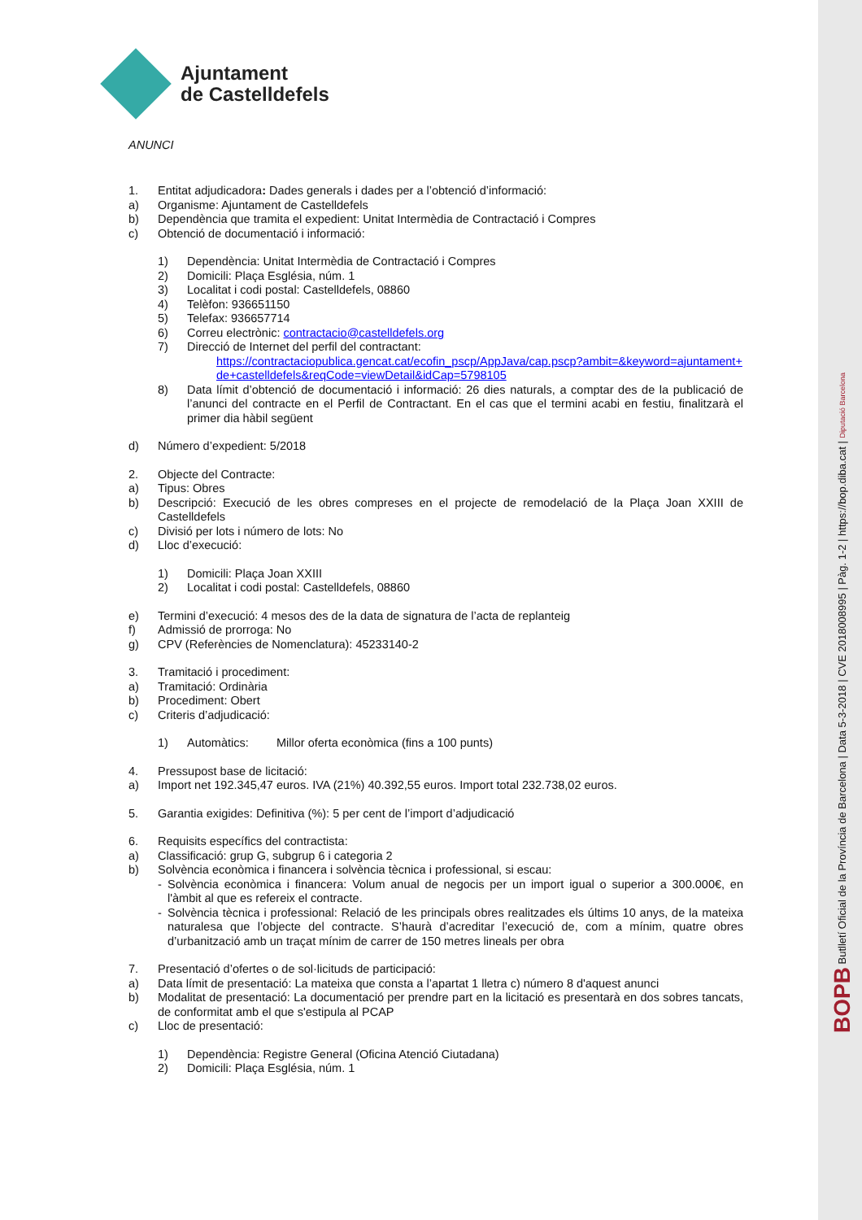BOPB Butlletí Oficial de la Província de Barcelona | Data 5-3-2018 | CVE 2018008995 | Pàg. 1-2 | https://bop.diba.cat | Diputació Barcelona
Ajuntament
de Castelldefels
ANUNCI
1. Entitat adjudicadora: Dades generals i dades per a l’obtenció d’informació:
a) Organisme: Ajuntament de Castelldefels
b) Dependència que tramita el expedient: Unitat Intermèdia de Contractació i Compres
c) Obtenció de documentació i informació:
1) Dependència: Unitat Intermèdia de Contractació i Compres
2) Domicili: Plaça Església, núm. 1
3) Localitat i codi postal: Castelldefels, 08860
4) Telèfon: 936651150
5) Telefax: 936657714
6) Correu electrònic: contractacio@castelldefels.org
7) Direcció de Internet del perfil del contractant:
https://contractaciopublica.gencat.cat/ecofin_pscp/AppJava/cap.pscp?ambit=&keyword=ajuntament+de+castelldefels&reqCode=viewDetail&idCap=5798105
8) Data límit d’obtenció de documentació i informació: 26 dies naturals, a comptar des de la publicació de l’anunci del contracte en el Perfil de Contractant. En el cas que el termini acabi en festiu, finalitzarà el primer dia hàbil següent
d) Número d’expedient: 5/2018
2. Objecte del Contracte:
a) Tipus: Obres
b) Descripció: Execució de les obres compreses en el projecte de remodelació de la Plaça Joan XXIII de Castelldefels
c) Divisió per lots i número de lots: No
d) Lloc d’execució:
1) Domicili: Plaça Joan XXIII
2) Localitat i codi postal: Castelldefels, 08860
e) Termini d’execució: 4 mesos des de la data de signatura de l’acta de replanteig
f) Admissió de prorroga: No
g) CPV (Referències de Nomenclatura): 45233140-2
3. Tramitació i procediment:
a) Tramitació: Ordinària
b) Procediment: Obert
c) Criteris d’adjudicació:
1) Automàtics: Millor oferta econòmica (fins a 100 punts)
4. Pressupost base de licitació:
a) Import net 192.345,47 euros. IVA (21%) 40.392,55 euros. Import total 232.738,02 euros.
5. Garantia exigides: Definitiva (%): 5 per cent de l’import d’adjudicació
6. Requisits específics del contractista:
a) Classificació: grup G, subgrup 6 i categoria 2
b) Solvència econòmica i financera i solvència tècnica i professional, si escau:
- Solvència econòmica i financera: Volum anual de negocis per un import igual o superior a 300.000€, en l'àmbit al que es refereix el contracte.
- Solvència tècnica i professional: Relació de les principals obres realitzades els últims 10 anys, de la mateixa naturalesa que l’objecte del contracte. S’haurà d’acreditar l’execució de, com a mínim, quatre obres d’urbanització amb un traçat mínim de carrer de 150 metres lineals per obra
7. Presentació d’ofertes o de sol·licituds de participació:
a) Data límit de presentació: La mateixa que consta a l’apartat 1 lletra c) número 8 d'aquest anunci
b) Modalitat de presentació: La documentació per prendre part en la licitació es presentarà en dos sobres tancats, de conformitat amb el que s'estipula al PCAP
c) Lloc de presentació:
1) Dependència: Registre General (Oficina Atenció Ciutadana)
2) Domicili: Plaça Església, núm. 1